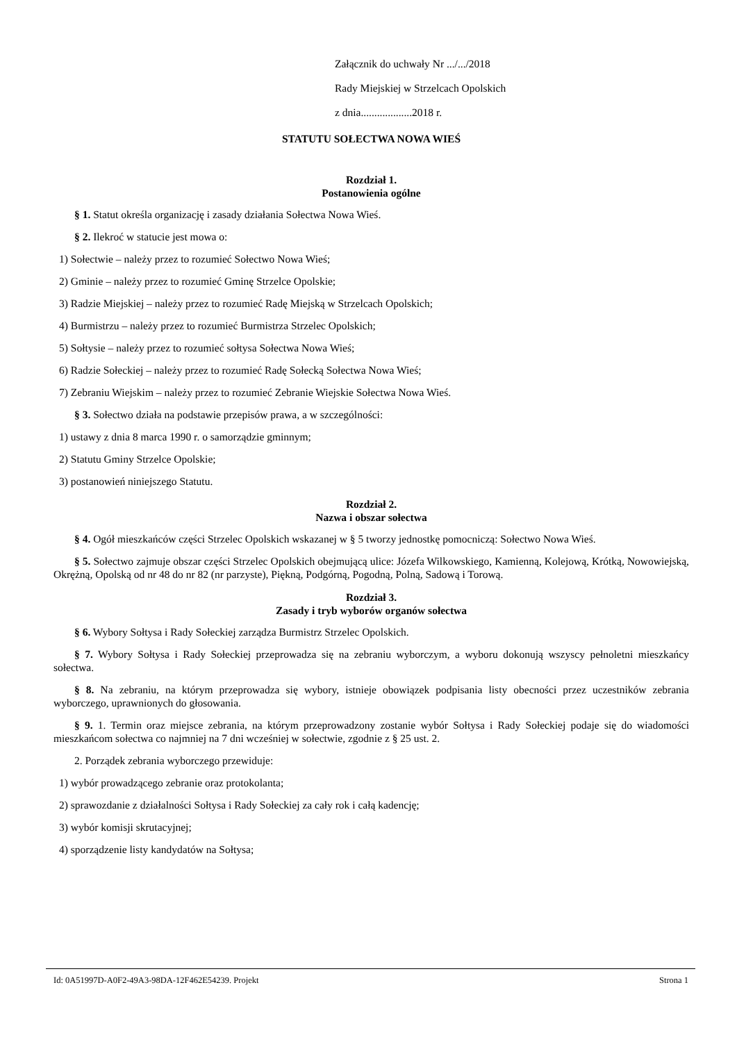Załącznik do uchwały Nr .../.../2018
Rady Miejskiej w Strzelcach Opolskich
z dnia...................2018 r.
STATUTU SOŁECTWA NOWA WIEŚ
Rozdział 1.
Postanowienia ogólne
§ 1. Statut określa organizację i zasady działania Sołectwa Nowa Wieś.
§ 2. Ilekroć w statucie jest mowa o:
1) Sołectwie – należy przez to rozumieć Sołectwo Nowa Wieś;
2) Gminie – należy przez to rozumieć Gminę Strzelce Opolskie;
3) Radzie Miejskiej – należy przez to rozumieć Radę Miejską w Strzelcach Opolskich;
4) Burmistrzu – należy przez to rozumieć Burmistrza Strzelec Opolskich;
5) Sołtysie – należy przez to rozumieć sołtysa Sołectwa Nowa Wieś;
6) Radzie Sołeckiej – należy przez to rozumieć Radę Sołecką Sołectwa Nowa Wieś;
7) Zebraniu Wiejskim – należy przez to rozumieć Zebranie Wiejskie Sołectwa Nowa Wieś.
§ 3. Sołectwo działa na podstawie przepisów prawa, a w szczególności:
1) ustawy z dnia 8 marca 1990 r. o samorządzie gminnym;
2) Statutu Gminy Strzelce Opolskie;
3) postanowień niniejszego Statutu.
Rozdział 2.
Nazwa i obszar sołectwa
§ 4. Ogół mieszkańców części Strzelec Opolskich wskazanej w § 5 tworzy jednostkę pomocniczą: Sołectwo Nowa Wieś.
§ 5. Sołectwo zajmuje obszar części Strzelec Opolskich obejmującą ulice: Józefa Wilkowskiego, Kamienną, Kolejową, Krótką, Nowowiejską, Okrężną, Opolską od nr 48 do nr 82 (nr parzyste), Piękną, Podgórną, Pogodną, Polną, Sadową i Torową.
Rozdział 3.
Zasady i tryb wyborów organów sołectwa
§ 6. Wybory Sołtysa i Rady Sołeckiej zarządza Burmistrz Strzelec Opolskich.
§ 7. Wybory Sołtysa i Rady Sołeckiej przeprowadza się na zebraniu wyborczym, a wyboru dokonują wszyscy pełnoletni mieszkańcy sołectwa.
§ 8. Na zebraniu, na którym przeprowadza się wybory, istnieje obowiązek podpisania listy obecności przez uczestników zebrania wyborczego, uprawnionych do głosowania.
§ 9. 1. Termin oraz miejsce zebrania, na którym przeprowadzony zostanie wybór Sołtysa i Rady Sołeckiej podaje się do wiadomości mieszkańcom sołectwa co najmniej na 7 dni wcześniej w sołectwie, zgodnie z § 25 ust. 2.
2. Porządek zebrania wyborczego przewiduje:
1) wybór prowadzącego zebranie oraz protokolanta;
2) sprawozdanie z działalności Sołtysa i Rady Sołeckiej za cały rok i całą kadencję;
3) wybór komisji skrutacyjnej;
4) sporządzenie listy kandydatów na Sołtysa;
Id: 0A51997D-A0F2-49A3-98DA-12F462E54239. Projekt Strona 1